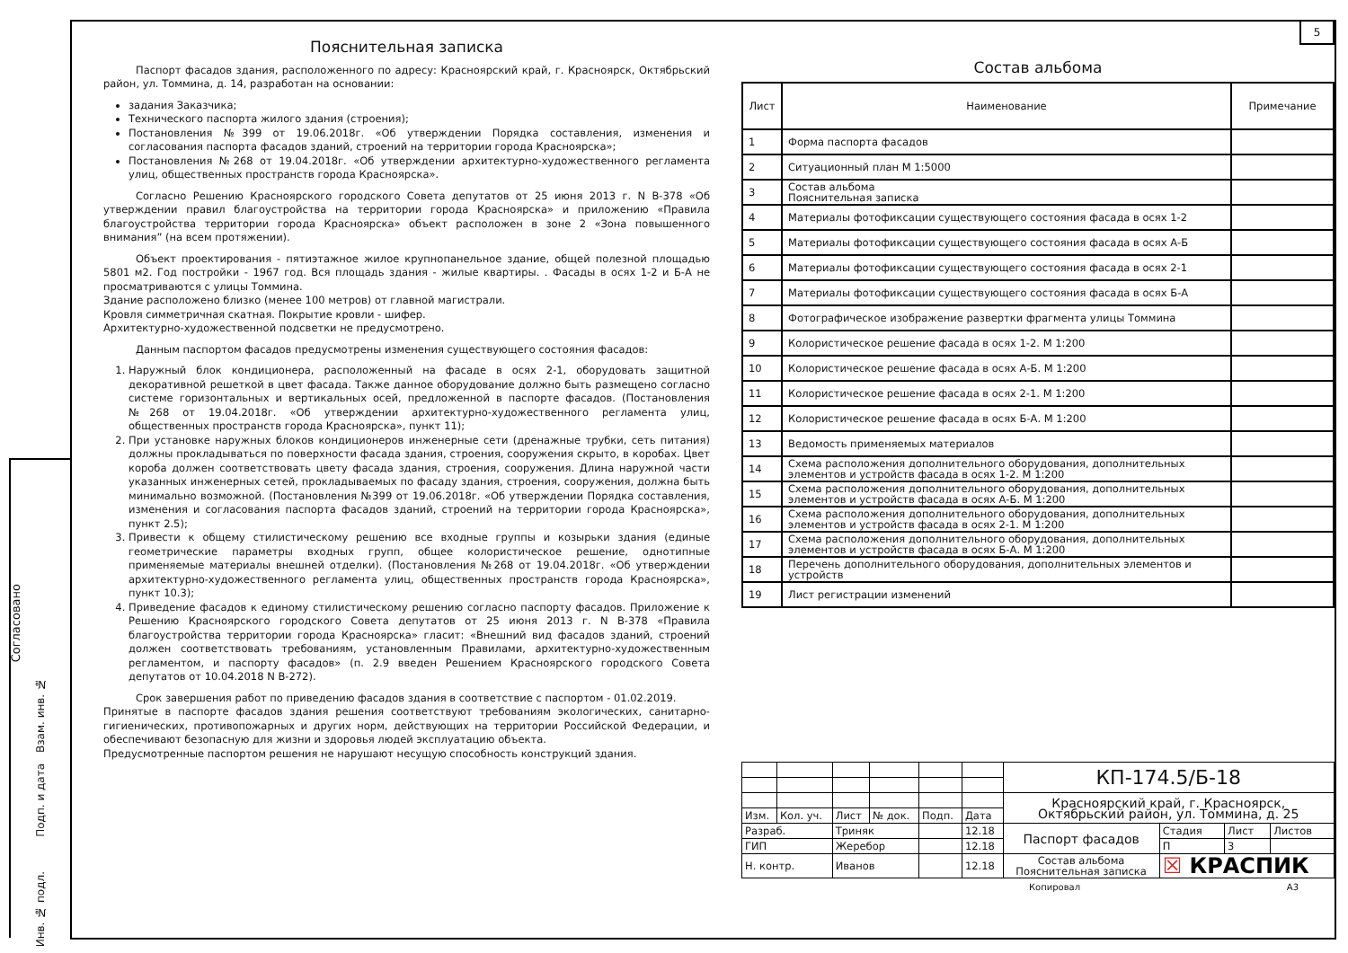5
Пояснительная записка
Паспорт фасадов здания, расположенного по адресу: Красноярский край, г. Красноярск, Октябрьский район, ул. Томмина, д. 14, разработан на основании:
задания Заказчика;
Технического паспорта жилого здания (строения);
Постановления №399 от 19.06.2018г. «Об утверждении Порядка составления, изменения и согласования паспорта фасадов зданий, строений на территории города Красноярска»;
Постановления №268 от 19.04.2018г. «Об утверждении архитектурно-художественного регламента улиц, общественных пространств города Красноярска».
Согласно Решению Красноярского городского Совета депутатов от 25 июня 2013 г. N В-378 «Об утверждении правил благоустройства на территории города Красноярска» и приложению «Правила благоустройства территории города Красноярска» объект расположен в зоне 2 «Зона повышенного внимания” (на всем протяжении).
Объект проектирования - пятиэтажное жилое крупнопанельное здание, общей полезной площадью 5801 м2. Год постройки - 1967 год. Вся площадь здания - жилые квартиры. . Фасады в осях 1-2 и Б-А не просматриваются с улицы Томмина.
Здание расположено близко (менее 100 метров) от главной магистрали.
Кровля симметричная скатная. Покрытие кровли - шифер.
Архитектурно-художественной подсветки не предусмотрено.
Данным паспортом фасадов предусмотрены изменения существующего состояния фасадов:
1. Наружный блок кондиционера, расположенный на фасаде в осях 2-1, оборудовать защитной декоративной решеткой в цвет фасада. Также данное оборудование должно быть размещено согласно системе горизонтальных и вертикальных осей, предложенной в паспорте фасадов. (Постановления №268 от 19.04.2018г. «Об утверждении архитектурно-художественного регламента улиц, общественных пространств города Красноярска», пункт 11);
2. При установке наружных блоков кондиционеров инженерные сети (дренажные трубки, сеть питания) должны прокладываться по поверхности фасада здания, строения, сооружения скрыто, в коробах. Цвет короба должен соответствовать цвету фасада здания, строения, сооружения. Длина наружной части указанных инженерных сетей, прокладываемых по фасаду здания, строения, сооружения, должна быть минимально возможной. (Постановления №399 от 19.06.2018г. «Об утверждении Порядка составления, изменения и согласования паспорта фасадов зданий, строений на территории города Красноярска», пункт 2.5);
3. Привести к общему стилистическому решению все входные группы и козырьки здания (единые геометрические параметры входных групп, общее колористическое решение, однотипные применяемые материалы внешней отделки). (Постановления №268 от 19.04.2018г. «Об утверждении архитектурно-художественного регламента улиц, общественных пространств города Красноярска», пункт 10.3);
4. Приведение фасадов к единому стилистическому решению согласно паспорту фасадов. Приложение к Решению Красноярского городского Совета депутатов от 25 июня 2013 г. N В-378 «Правила благоустройства территории города Красноярска» гласит: «Внешний вид фасадов зданий, строений должен соответствовать требованиям, установленным Правилами, архитектурно-художественным регламентом, и паспорту фасадов» (п. 2.9 введен Решением Красноярского городского Совета депутатов от 10.04.2018 N В-272).
Срок завершения работ по приведению фасадов здания в соответствие с паспортом - 01.02.2019.
Принятые в паспорте фасадов здания решения соответствуют требованиям экологических, санитарно-гигиенических, противопожарных и других норм, действующих на территории Российской Федерации, и обеспечивают безопасную для жизни и здоровья людей эксплуатацию объекта.
Предусмотренные паспортом решения не нарушают несущую способность конструкций здания.
Состав альбома
| Лист | Наименование | Примечание |
| --- | --- | --- |
| 1 | Форма паспорта фасадов | |
| 2 | Ситуационный план М 1:5000 | |
| 3 | Состав альбома Пояснительная записка | |
| 4 | Материалы фотофиксации существующего состояния фасада в осях 1-2 | |
| 5 | Материалы фотофиксации существующего состояния фасада в осях А-Б | |
| 6 | Материалы фотофиксации существующего состояния фасада в осях 2-1 | |
| 7 | Материалы фотофиксации существующего состояния фасада в осях Б-А | |
| 8 | Фотографическое изображение развертки фрагмента улицы Томмина | |
| 9 | Колористическое решение фасада в осях 1-2. М 1:200 | |
| 10 | Колористическое решение фасада в осях А-Б. М 1:200 | |
| 11 | Колористическое решение фасада в осях 2-1. М 1:200 | |
| 12 | Колористическое решение фасада в осях Б-А. М 1:200 | |
| 13 | Ведомость применяемых материалов | |
| 14 | Схема расположения дополнительного оборудования, дополнительных элементов и устройств фасада в осях 1-2. М 1:200 | |
| 15 | Схема расположения дополнительного оборудования, дополнительных элементов и устройств фасада в осях А-Б. М 1:200 | |
| 16 | Схема расположения дополнительного оборудования, дополнительных элементов и устройств фасада в осях 2-1. М 1:200 | |
| 17 | Схема расположения дополнительного оборудования, дополнительных элементов и устройств фасада в осях Б-А. М 1:200 | |
| 18 | Перечень дополнительного оборудования, дополнительных элементов и устройств | |
| 19 | Лист регистрации изменений | |
| | | | | | | КП-174.5/Б-18 | | | |
| | | | | | | Красноярский край, г. Красноярск, Октябрьский район, ул. Томмина, д. 25 | | | |
| Изм. | Кол. уч. | Лист | № док. | Подп. | Дата | | | | |
| Разраб. | | Триняк | | | 12.18 | Паспорт фасадов | Стадия | Лист | Листов |
| ГИП | | Жеребор | | | 12.18 | | П | 3 | |
| Н. контр. | | Иванов | | | 12.18 | Состав альбома Пояснительная записка | ☒ КРАСПИК | | |
Копировал А3
Согласовано
Взам. инв. №
Подп. и дата
Инв. № подл.